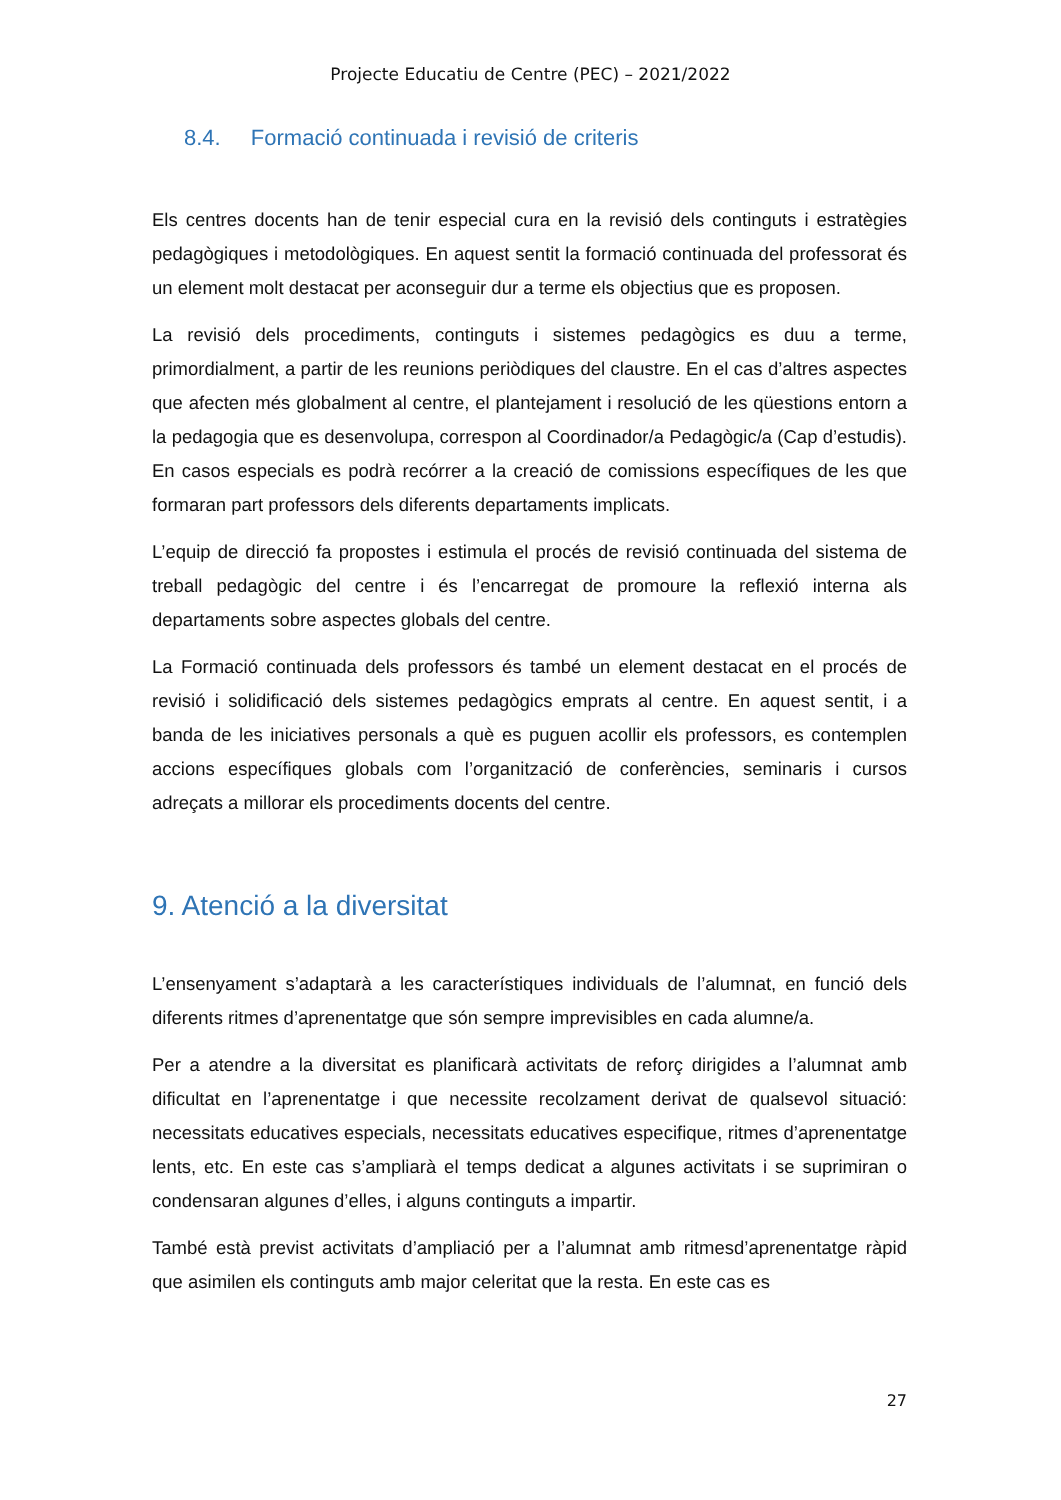Projecte Educatiu de Centre (PEC) – 2021/2022
8.4. Formació continuada i revisió de criteris
Els centres docents han de tenir especial cura en la revisió dels continguts i estratègies pedagògiques i metodològiques. En aquest sentit la formació continuada del professorat és un element molt destacat per aconseguir dur a terme els objectius que es proposen.
La revisió dels procediments, continguts i sistemes pedagògics es duu a terme, primordialment, a partir de les reunions periòdiques del claustre. En el cas d’altres aspectes que afecten més globalment al centre, el plantejament i resolució de les qüestions entorn a la pedagogia que es desenvolupa, correspon al Coordinador/a Pedagògic/a (Cap d’estudis). En casos especials es podrà recórrer a la creació de comissions específiques de les que formaran part professors dels diferents departaments implicats.
L’equip de direcció fa propostes i estimula el procés de revisió continuada del sistema de treball pedagògic del centre i és l’encarregat de promoure la reflexió interna als departaments sobre aspectes globals del centre.
La Formació continuada dels professors és també un element destacat en el procés de revisió i solidificació dels sistemes pedagògics emprats al centre. En aquest sentit, i a banda de les iniciatives personals a què es puguen acollir els professors, es contemplen accions específiques globals com l’organització de conferències, seminaris i cursos adreçats a millorar els procediments docents del centre.
9. Atenció a la diversitat
L’ensenyament s’adaptarà a les característiques individuals de l’alumnat, en funció dels diferents ritmes d’aprenentatge que són sempre imprevisibles en cada alumne/a.
Per a atendre a la diversitat es planificarà activitats de reforç dirigides a l’alumnat amb dificultat en l’aprenentatge i que necessite recolzament derivat de qualsevol situació: necessitats educatives especials, necessitats educatives especifique, ritmes d’aprenentatge lents, etc. En este cas s’ampliarà el temps dedicat a algunes activitats i se suprimiran o condensaran algunes d’elles, i alguns continguts a impartir.
També està previst activitats d’ampliació per a l’alumnat amb ritmesd’aprenentatge ràpid que asimilen els continguts amb major celeritat que la resta. En este cas es
27